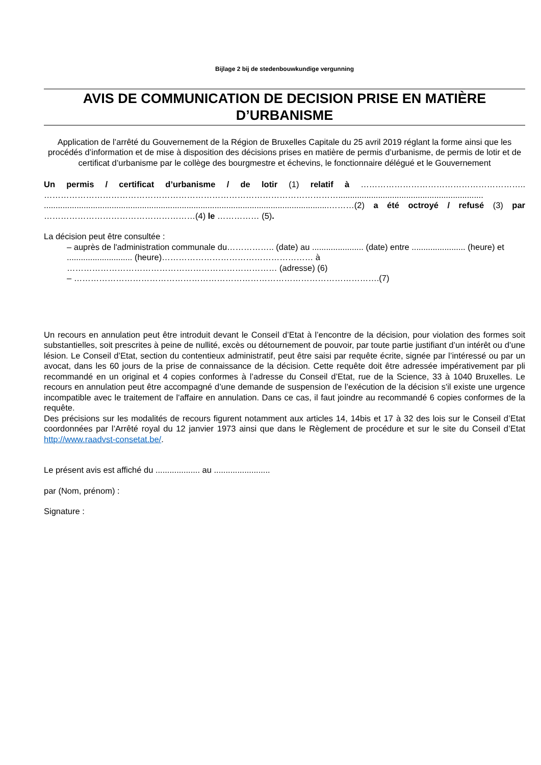Bijlage 2 bij de stedenbouwkundige vergunning
AVIS DE COMMUNICATION DE DECISION PRISE EN MATIÈRE D’URBANISME
Application de l’arrêté du Gouvernement de la Région de Bruxelles Capitale du 25 avril 2019 réglant la forme ainsi que les procédés d’information et de mise à disposition des décisions prises en matière de permis d’urbanisme, de permis de lotir et de certificat d’urbanisme par le collège des bourgmestre et échevins, le fonctionnaire délégué et le Gouvernement
Un permis / certificat d’urbanisme / de lotir (1) relatif à ………………………………………………….. …………………………………………………………………………………………….............................................................. ..........................................................................................................................………(2) a été octroyé / refusé (3) par ………………………………………………(4) le …………… (5).
La décision peut être consultée :
– auprès de l'administration communale du…………….. (date) au ...................... (date) entre ....................... (heure) et ............................ (heure)……………………………………………… à ………………………………………………………………… (adresse) (6)
– ……………………………………………………………………………………………….(7)
Un recours en annulation peut être introduit devant le Conseil d’Etat à l’encontre de la décision, pour violation des formes soit substantielles, soit prescrites à peine de nullité, excès ou détournement de pouvoir, par toute partie justifiant d’un intérêt ou d’une lésion. Le Conseil d’Etat, section du contentieux administratif, peut être saisi par requête écrite, signée par l’intéressé ou par un avocat, dans les 60 jours de la prise de connaissance de la décision. Cette requête doit être adressée impérativement par pli recommandé en un original et 4 copies conformes à l’adresse du Conseil d’Etat, rue de la Science, 33 à 1040 Bruxelles. Le recours en annulation peut être accompagné d’une demande de suspension de l’exécution de la décision s'il existe une urgence incompatible avec le traitement de l'affaire en annulation. Dans ce cas, il faut joindre au recommandé 6 copies conformes de la requête.
Des précisions sur les modalités de recours figurent notamment aux articles 14, 14bis et 17 à 32 des lois sur le Conseil d’Etat coordonnées par l’Arrêté royal du 12 janvier 1973 ainsi que dans le Règlement de procédure et sur le site du Conseil d’Etat http://www.raadvst-consetat.be/.
Le présent avis est affiché du ................... au ........................
par (Nom, prénom) :
Signature :